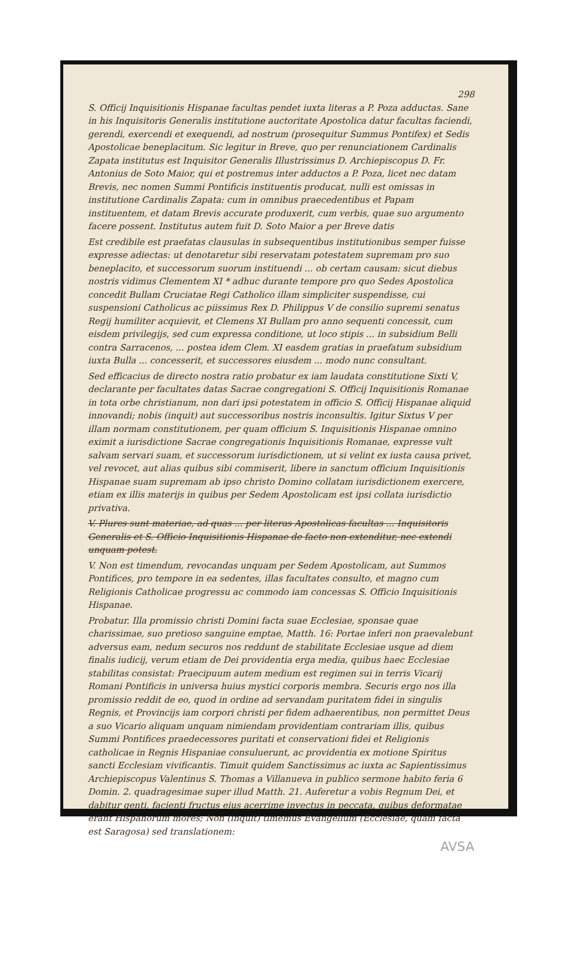298
S. Officij Inquisitionis Hispanae facultas pendet iuxta literas a P. Poza adductas. Sane in his Inquisitoris Generalis institutione auctoritate Apostolica datur facultas faciendi, gerendi, exercendi et exequendi, ad nostrum (prosequitur Summus Pontifex) et Sedis Apostolicae beneplacitum. Sic legitur in Breve, quo per renunciationem Cardinalis Zapata institutus est Inquisitor Generalis Illustrissimus D. Archiepiscopus D. Fr. Antonius de Soto Maior, qui et postremus inter adductos a P. Poza, licet nec datam Brevis, nec nomen Summi Pontificis instituentis producat, nulli est omissas in institutione Cardinalis Zapata: cum in omnibus praecedentibus et Papam instituentem, et datam Brevis accurate produxerit, cum verbis, quae suo argumento facere possent. Institutus autem fuit D. Soto Maior a per Breve datis
Est credibile est praefatas clausulas in subsequentibus institutionibus semper fuisse expresse adiectas: ut denotaretur sibi reservatam potestatem supremam pro suo beneplacito, et successorum suorum instituendi ... ob certam causam: sicut diebus nostris vidimus Clementem XI * adhuc durante tempore pro quo Sedes Apostolica concedit Bullam Cruciatae Regi Catholico illam simpliciter suspendisse, cui suspensioni Catholicus ac piissimus Rex D. Philippus V de consilio supremi senatus Regij humiliter acquievit, et Clemens XI Bullam pro anno sequenti concessit, cum eisdem privilegijs, sed cum expressa conditione, ut loco stipis ... in subsidium Belli contra Sarracenos, ... postea idem Clem. XI easdem gratias in praefatum subsidium iuxta Bulla ... concesserit, et successores eiusdem ... modo nunc consultant.
Sed efficacius de directo nostra ratio probatur ex iam laudata constitutione Sixti V, declarante per facultates datas Sacrae congregationi S. Officij Inquisitionis Romanae in tota orbe christianum, non dari ipsi potestatem in officio S. Officij Hispanae aliquid innovandi; nobis (inquit) aut successoribus nostris inconsultis. Igitur Sixtus V per illam normam constitutionem, per quam officium S. Inquisitionis Hispanae omnino eximit a iurisdictione Sacrae congregationis Inquisitionis Romanae, expresse vult salvam servari suam, et successorum iurisdictionem, ut si velint ex iusta causa privet, vel revocet, aut alias quibus sibi commiserit, libere in sanctum officium Inquisitionis Hispanae suam supremam ab ipso christo Domino collatam iurisdictionem exercere, etiam ex illis materijs in quibus per Sedem Apostolicam est ipsi collata iurisdictio privativa.
V. Plures sunt materiae, ad quas ... per literas Apostolicas facultas ... Inquisitoris Generalis et S. Officio Inquisitionis Hispanae de facto non extenditur, nec extendi unquam potest.
V. Non est timendum, revocandas unquam per Sedem Apostolicam, aut Summos Pontifices, pro tempore in ea sedentes, illas facultates consulto, et magno cum Religionis Catholicae progressu ac commodo iam concessas S. Officio Inquisitionis Hispanae.
Probatur. Illa promissio christi Domini facta suae Ecclesiae, sponsae quae charissimae, suo pretioso sanguine emptae, Matth. 16: Portae inferi non praevalebunt adversus eam, nedum securos nos reddunt de stabilitate Ecclesiae usque ad diem finalis iudicij, verum etiam de Dei providentia erga media, quibus haec Ecclesiae stabilitas consistat: Praecipuum autem medium est regimen sui in terris Vicarij Romani Pontificis in universa huius mystici corporis membra. Securis ergo nos illa promissio reddit de eo, quod in ordine ad servandam puritatem fidei in singulis Regnis, et Provincijs iam corpori christi per fidem adhaerentibus, non permittet Deus a suo Vicario aliquam unquam nimiendam providentiam contrariam illis, quibus Summi Pontifices praedecessores puritati et conservationi fidei et Religionis catholicae in Regnis Hispaniae consuluerunt, ac providentia ex motione Spiritus sancti Ecclesiam vivificantis. Timuit quidem Sanctissimus ac iuxta ac Sapientissimus Archiepiscopus Valentinus S. Thomas a Villanueva in publico sermone habito feria 6 Domin. 2. quadragesimae super illud Matth. 21. Auferetur a vobis Regnum Dei, et dabitur genti, facienti fructus eius acerrime invectus in peccata, quibus deformatae erant Hispanorum mores; Non (inquit) timemus Evangelium (Ecclesiae, quam facta est Saragosa) sed translationem:
AVSA